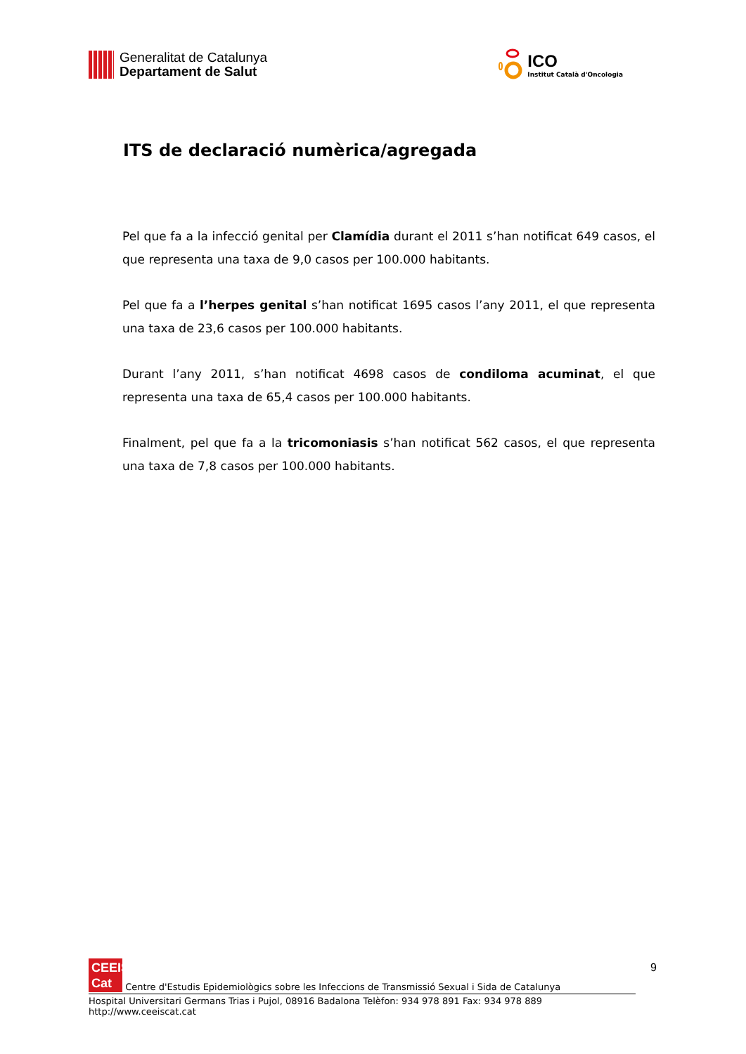Generalitat de Catalunya
Departament de Salut
ICO
Institut Català d'Oncologia
ITS de declaració numèrica/agregada
Pel que fa a la infecció genital per Clamídia durant el 2011 s’han notificat 649 casos, el que representa una taxa de 9,0 casos per 100.000 habitants.
Pel que fa a l’herpes genital s’han notificat 1695 casos l’any 2011, el que representa una taxa de 23,6 casos per 100.000 habitants.
Durant l’any 2011, s’han notificat 4698 casos de condiloma acuminat, el que representa una taxa de 65,4 casos per 100.000 habitants.
Finalment, pel que fa a la tricomoniasis s’han notificat 562 casos, el que representa una taxa de 7,8 casos per 100.000 habitants.
9
CEEIS
Cat Centre d'Estudis Epidemiològics sobre les Infeccions de Transmissió Sexual i Sida de Catalunya
Hospital Universitari Germans Trias i Pujol, 08916 Badalona Telèfon: 934 978 891 Fax: 934 978 889 http://www.ceeiscat.cat